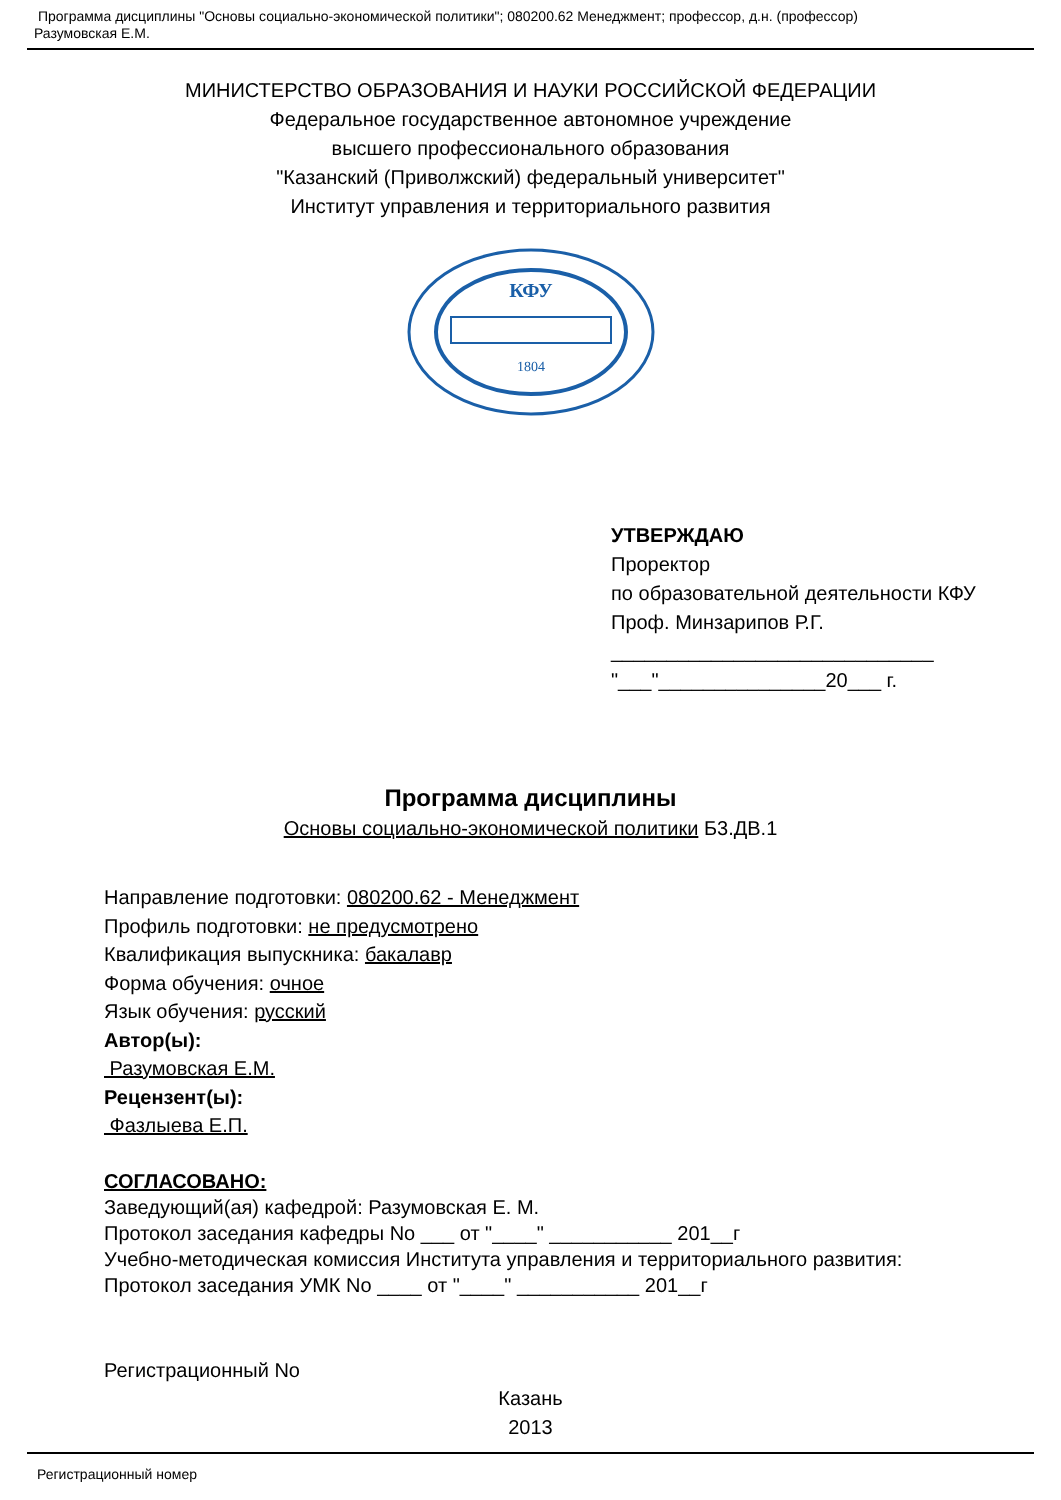Программа дисциплины "Основы социально-экономической политики"; 080200.62 Менеджмент; профессор, д.н. (профессор)
Разумовская Е.М.
МИНИСТЕРСТВО ОБРАЗОВАНИЯ И НАУКИ РОССИЙСКОЙ ФЕДЕРАЦИИ
Федеральное государственное автономное учреждение
высшего профессионального образования
"Казанский (Приволжский) федеральный университет"
Институт управления и территориального развития
КФУ
1804
УТВЕРЖДАЮ
Проректор
по образовательной деятельности КФУ
Проф. Минзарипов Р.Г.
_____________________________
"___"_______________20___ г.
Программа дисциплины
Основы социально-экономической политики Б3.ДВ.1
Направление подготовки: 080200.62 - Менеджмент
Профиль подготовки: не предусмотрено
Квалификация выпускника: бакалавр
Форма обучения: очное
Язык обучения: русский
Автор(ы):
Разумовская Е.М.
Рецензент(ы):
Фазлыева Е.П.
СОГЛАСОВАНО:
Заведующий(ая) кафедрой: Разумовская Е. М.
Протокол заседания кафедры No ___ от "____" ___________ 201__г
Учебно-методическая комиссия Института управления и территориального развития:
Протокол заседания УМК No ____ от "____" ___________ 201__г
Регистрационный No
Казань
2013
Регистрационный номер